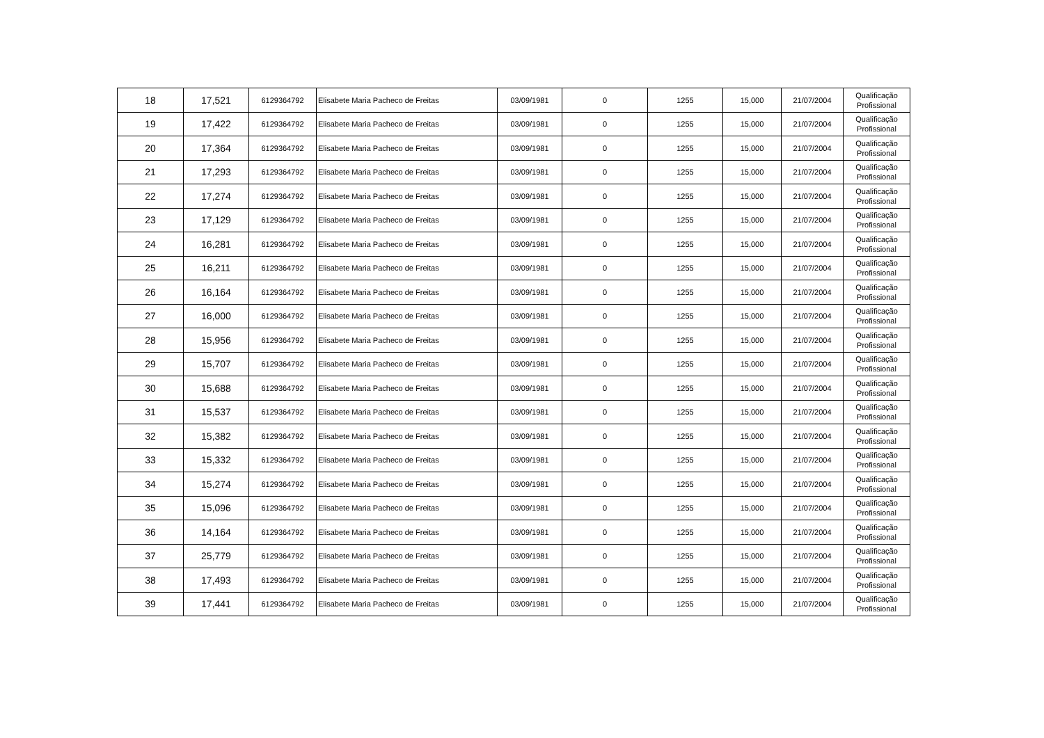| 18 | 17,521 | 6129364792 | Elisabete Maria Pacheco de Freitas | 03/09/1981 | 0 | 1255 | 15,000 | 21/07/2004 | Qualificação Profissional |
| 19 | 17,422 | 6129364792 | Elisabete Maria Pacheco de Freitas | 03/09/1981 | 0 | 1255 | 15,000 | 21/07/2004 | Qualificação Profissional |
| 20 | 17,364 | 6129364792 | Elisabete Maria Pacheco de Freitas | 03/09/1981 | 0 | 1255 | 15,000 | 21/07/2004 | Qualificação Profissional |
| 21 | 17,293 | 6129364792 | Elisabete Maria Pacheco de Freitas | 03/09/1981 | 0 | 1255 | 15,000 | 21/07/2004 | Qualificação Profissional |
| 22 | 17,274 | 6129364792 | Elisabete Maria Pacheco de Freitas | 03/09/1981 | 0 | 1255 | 15,000 | 21/07/2004 | Qualificação Profissional |
| 23 | 17,129 | 6129364792 | Elisabete Maria Pacheco de Freitas | 03/09/1981 | 0 | 1255 | 15,000 | 21/07/2004 | Qualificação Profissional |
| 24 | 16,281 | 6129364792 | Elisabete Maria Pacheco de Freitas | 03/09/1981 | 0 | 1255 | 15,000 | 21/07/2004 | Qualificação Profissional |
| 25 | 16,211 | 6129364792 | Elisabete Maria Pacheco de Freitas | 03/09/1981 | 0 | 1255 | 15,000 | 21/07/2004 | Qualificação Profissional |
| 26 | 16,164 | 6129364792 | Elisabete Maria Pacheco de Freitas | 03/09/1981 | 0 | 1255 | 15,000 | 21/07/2004 | Qualificação Profissional |
| 27 | 16,000 | 6129364792 | Elisabete Maria Pacheco de Freitas | 03/09/1981 | 0 | 1255 | 15,000 | 21/07/2004 | Qualificação Profissional |
| 28 | 15,956 | 6129364792 | Elisabete Maria Pacheco de Freitas | 03/09/1981 | 0 | 1255 | 15,000 | 21/07/2004 | Qualificação Profissional |
| 29 | 15,707 | 6129364792 | Elisabete Maria Pacheco de Freitas | 03/09/1981 | 0 | 1255 | 15,000 | 21/07/2004 | Qualificação Profissional |
| 30 | 15,688 | 6129364792 | Elisabete Maria Pacheco de Freitas | 03/09/1981 | 0 | 1255 | 15,000 | 21/07/2004 | Qualificação Profissional |
| 31 | 15,537 | 6129364792 | Elisabete Maria Pacheco de Freitas | 03/09/1981 | 0 | 1255 | 15,000 | 21/07/2004 | Qualificação Profissional |
| 32 | 15,382 | 6129364792 | Elisabete Maria Pacheco de Freitas | 03/09/1981 | 0 | 1255 | 15,000 | 21/07/2004 | Qualificação Profissional |
| 33 | 15,332 | 6129364792 | Elisabete Maria Pacheco de Freitas | 03/09/1981 | 0 | 1255 | 15,000 | 21/07/2004 | Qualificação Profissional |
| 34 | 15,274 | 6129364792 | Elisabete Maria Pacheco de Freitas | 03/09/1981 | 0 | 1255 | 15,000 | 21/07/2004 | Qualificação Profissional |
| 35 | 15,096 | 6129364792 | Elisabete Maria Pacheco de Freitas | 03/09/1981 | 0 | 1255 | 15,000 | 21/07/2004 | Qualificação Profissional |
| 36 | 14,164 | 6129364792 | Elisabete Maria Pacheco de Freitas | 03/09/1981 | 0 | 1255 | 15,000 | 21/07/2004 | Qualificação Profissional |
| 37 | 25,779 | 6129364792 | Elisabete Maria Pacheco de Freitas | 03/09/1981 | 0 | 1255 | 15,000 | 21/07/2004 | Qualificação Profissional |
| 38 | 17,493 | 6129364792 | Elisabete Maria Pacheco de Freitas | 03/09/1981 | 0 | 1255 | 15,000 | 21/07/2004 | Qualificação Profissional |
| 39 | 17,441 | 6129364792 | Elisabete Maria Pacheco de Freitas | 03/09/1981 | 0 | 1255 | 15,000 | 21/07/2004 | Qualificação Profissional |